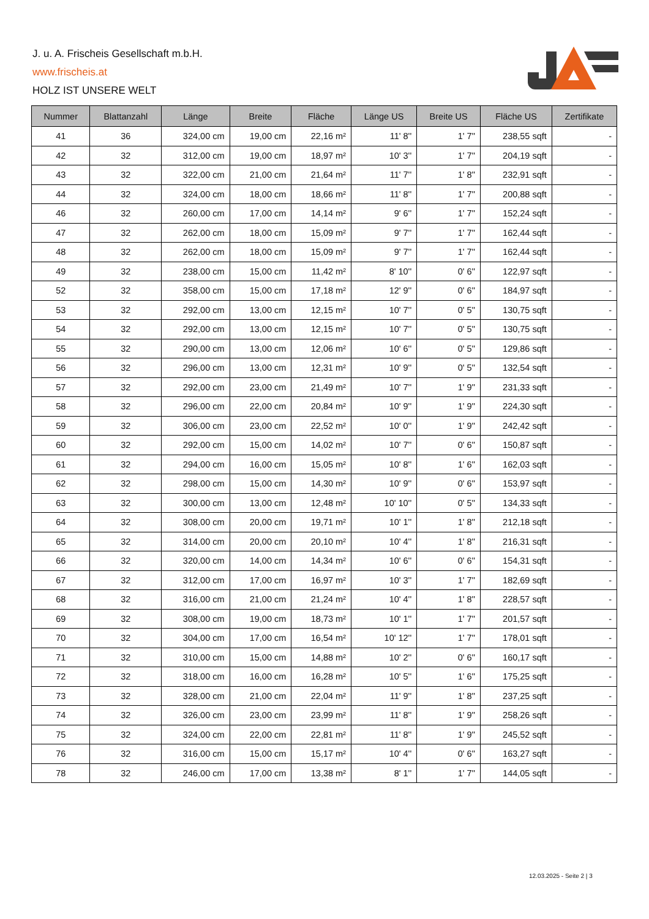J. u. A. Frischeis Gesellschaft m.b.H.
www.frischeis.at
HOLZ IST UNSERE WELT
| Nummer | Blattanzahl | Länge | Breite | Fläche | Länge US | Breite US | Fläche US | Zertifikate |
| --- | --- | --- | --- | --- | --- | --- | --- | --- |
| 41 | 36 | 324,00 cm | 19,00 cm | 22,16 m² | 11' 8'' | 1' 7'' | 238,55 sqft | - |
| 42 | 32 | 312,00 cm | 19,00 cm | 18,97 m² | 10' 3'' | 1' 7'' | 204,19 sqft | - |
| 43 | 32 | 322,00 cm | 21,00 cm | 21,64 m² | 11' 7'' | 1' 8'' | 232,91 sqft | - |
| 44 | 32 | 324,00 cm | 18,00 cm | 18,66 m² | 11' 8'' | 1' 7'' | 200,88 sqft | - |
| 46 | 32 | 260,00 cm | 17,00 cm | 14,14 m² | 9' 6'' | 1' 7'' | 152,24 sqft | - |
| 47 | 32 | 262,00 cm | 18,00 cm | 15,09 m² | 9' 7'' | 1' 7'' | 162,44 sqft | - |
| 48 | 32 | 262,00 cm | 18,00 cm | 15,09 m² | 9' 7'' | 1' 7'' | 162,44 sqft | - |
| 49 | 32 | 238,00 cm | 15,00 cm | 11,42 m² | 8' 10'' | 0' 6'' | 122,97 sqft | - |
| 52 | 32 | 358,00 cm | 15,00 cm | 17,18 m² | 12' 9'' | 0' 6'' | 184,97 sqft | - |
| 53 | 32 | 292,00 cm | 13,00 cm | 12,15 m² | 10' 7'' | 0' 5'' | 130,75 sqft | - |
| 54 | 32 | 292,00 cm | 13,00 cm | 12,15 m² | 10' 7'' | 0' 5'' | 130,75 sqft | - |
| 55 | 32 | 290,00 cm | 13,00 cm | 12,06 m² | 10' 6'' | 0' 5'' | 129,86 sqft | - |
| 56 | 32 | 296,00 cm | 13,00 cm | 12,31 m² | 10' 9'' | 0' 5'' | 132,54 sqft | - |
| 57 | 32 | 292,00 cm | 23,00 cm | 21,49 m² | 10' 7'' | 1' 9'' | 231,33 sqft | - |
| 58 | 32 | 296,00 cm | 22,00 cm | 20,84 m² | 10' 9'' | 1' 9'' | 224,30 sqft | - |
| 59 | 32 | 306,00 cm | 23,00 cm | 22,52 m² | 10' 0'' | 1' 9'' | 242,42 sqft | - |
| 60 | 32 | 292,00 cm | 15,00 cm | 14,02 m² | 10' 7'' | 0' 6'' | 150,87 sqft | - |
| 61 | 32 | 294,00 cm | 16,00 cm | 15,05 m² | 10' 8'' | 1' 6'' | 162,03 sqft | - |
| 62 | 32 | 298,00 cm | 15,00 cm | 14,30 m² | 10' 9'' | 0' 6'' | 153,97 sqft | - |
| 63 | 32 | 300,00 cm | 13,00 cm | 12,48 m² | 10' 10'' | 0' 5'' | 134,33 sqft | - |
| 64 | 32 | 308,00 cm | 20,00 cm | 19,71 m² | 10' 1'' | 1' 8'' | 212,18 sqft | - |
| 65 | 32 | 314,00 cm | 20,00 cm | 20,10 m² | 10' 4'' | 1' 8'' | 216,31 sqft | - |
| 66 | 32 | 320,00 cm | 14,00 cm | 14,34 m² | 10' 6'' | 0' 6'' | 154,31 sqft | - |
| 67 | 32 | 312,00 cm | 17,00 cm | 16,97 m² | 10' 3'' | 1' 7'' | 182,69 sqft | - |
| 68 | 32 | 316,00 cm | 21,00 cm | 21,24 m² | 10' 4'' | 1' 8'' | 228,57 sqft | - |
| 69 | 32 | 308,00 cm | 19,00 cm | 18,73 m² | 10' 1'' | 1' 7'' | 201,57 sqft | - |
| 70 | 32 | 304,00 cm | 17,00 cm | 16,54 m² | 10' 12'' | 1' 7'' | 178,01 sqft | - |
| 71 | 32 | 310,00 cm | 15,00 cm | 14,88 m² | 10' 2'' | 0' 6'' | 160,17 sqft | - |
| 72 | 32 | 318,00 cm | 16,00 cm | 16,28 m² | 10' 5'' | 1' 6'' | 175,25 sqft | - |
| 73 | 32 | 328,00 cm | 21,00 cm | 22,04 m² | 11' 9'' | 1' 8'' | 237,25 sqft | - |
| 74 | 32 | 326,00 cm | 23,00 cm | 23,99 m² | 11' 8'' | 1' 9'' | 258,26 sqft | - |
| 75 | 32 | 324,00 cm | 22,00 cm | 22,81 m² | 11' 8'' | 1' 9'' | 245,52 sqft | - |
| 76 | 32 | 316,00 cm | 15,00 cm | 15,17 m² | 10' 4'' | 0' 6'' | 163,27 sqft | - |
| 78 | 32 | 246,00 cm | 17,00 cm | 13,38 m² | 8' 1'' | 1' 7'' | 144,05 sqft | - |
12.03.2025 - Seite 2 | 3